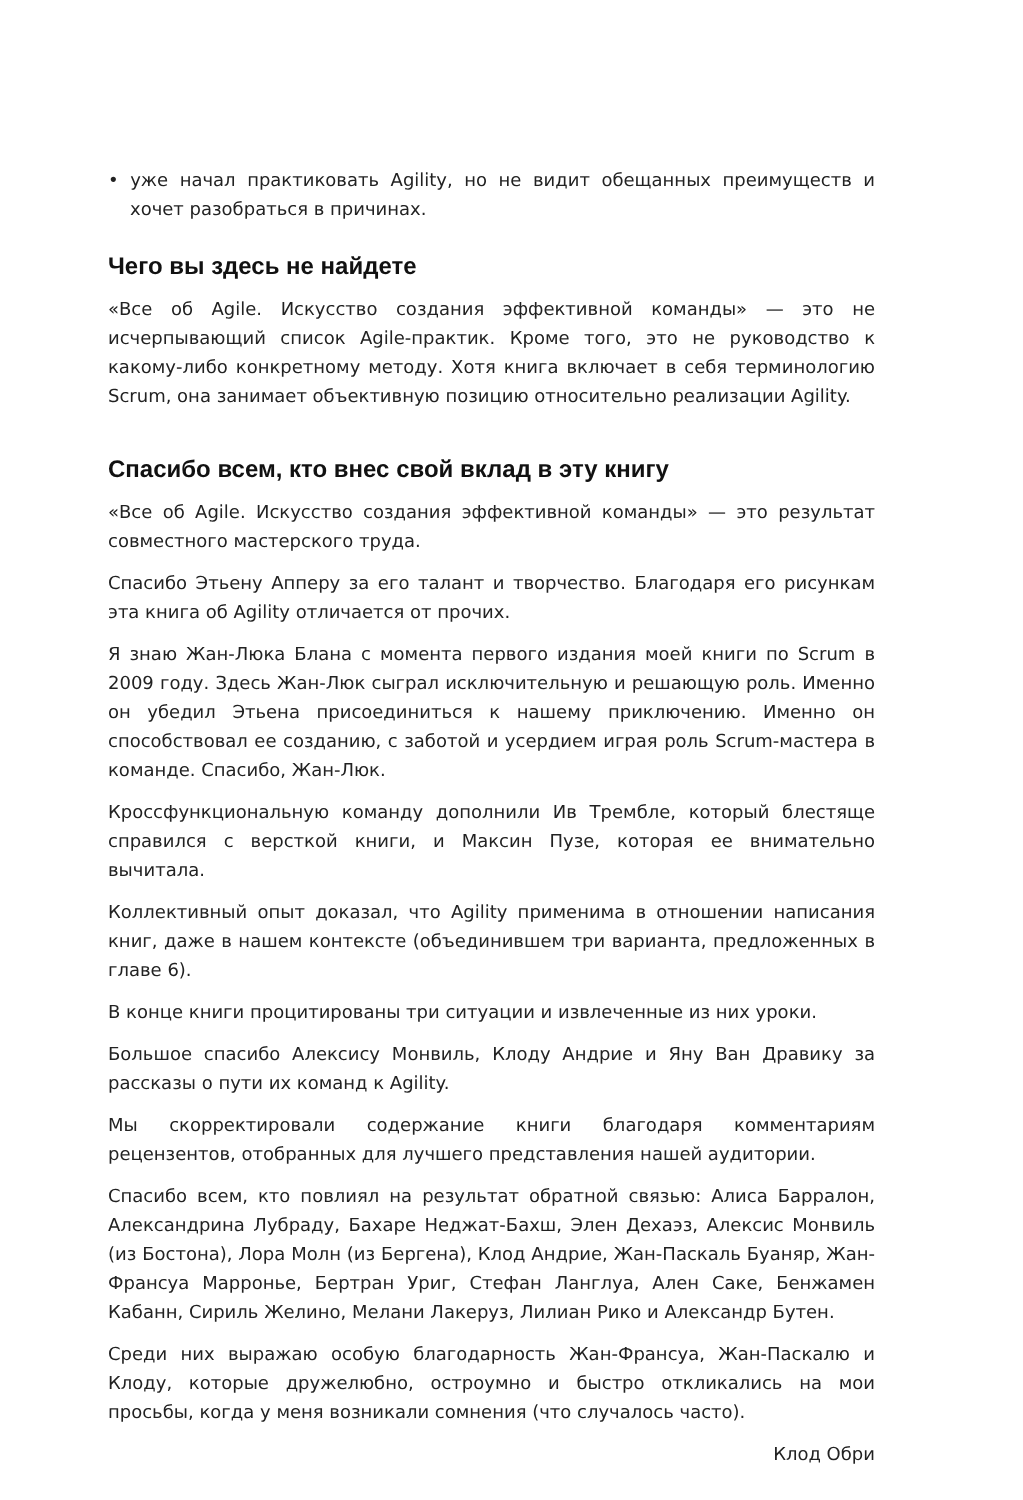• уже начал практиковать Agility, но не видит обещанных преимуществ и хочет разобраться в причинах.
Чего вы здесь не найдете
«Все об Agile. Искусство создания эффективной команды» — это не исчерпывающий список Agile-практик. Кроме того, это не руководство к какому-либо конкретному методу. Хотя книга включает в себя терминологию Scrum, она занимает объективную позицию относительно реализации Agility.
Спасибо всем, кто внес свой вклад в эту книгу
«Все об Agile. Искусство создания эффективной команды» — это результат совместного мастерского труда.
Спасибо Этьену Апперу за его талант и творчество. Благодаря его рисункам эта книга об Agility отличается от прочих.
Я знаю Жан-Люка Блана с момента первого издания моей книги по Scrum в 2009 году. Здесь Жан-Люк сыграл исключительную и решающую роль. Именно он убедил Этьена присоединиться к нашему приключению. Именно он способствовал ее созданию, с заботой и усердием играя роль Scrum-мастера в команде. Спасибо, Жан-Люк.
Кроссфункциональную команду дополнили Ив Трембле, который блестяще справился с версткой книги, и Максин Пузе, которая ее внимательно вычитала.
Коллективный опыт доказал, что Agility применима в отношении написания книг, даже в нашем контексте (объединившем три варианта, предложенных в главе 6).
В конце книги процитированы три ситуации и извлеченные из них уроки.
Большое спасибо Алексису Монвиль, Клоду Андрие и Яну Ван Дравику за рассказы о пути их команд к Agility.
Мы скорректировали содержание книги благодаря комментариям рецензентов, отобранных для лучшего представления нашей аудитории.
Спасибо всем, кто повлиял на результат обратной связью: Алиса Барралон, Александрина Лубраду, Бахаре Неджат-Бахш, Элен Дехаэз, Алексис Монвиль (из Бостона), Лора Молн (из Бергена), Клод Андрие, Жан-Паскаль Буаняр, Жан-Франсуа Марронье, Бертран Уриг, Стефан Ланглуа, Ален Саке, Бенжамен Кабанн, Сириль Желино, Мелани Лакеруз, Лилиан Рико и Александр Бутен.
Среди них выражаю особую благодарность Жан-Франсуа, Жан-Паскалю и Клоду, которые дружелюбно, остроумно и быстро откликались на мои просьбы, когда у меня возникали сомнения (что случалось часто).
Клод Обри